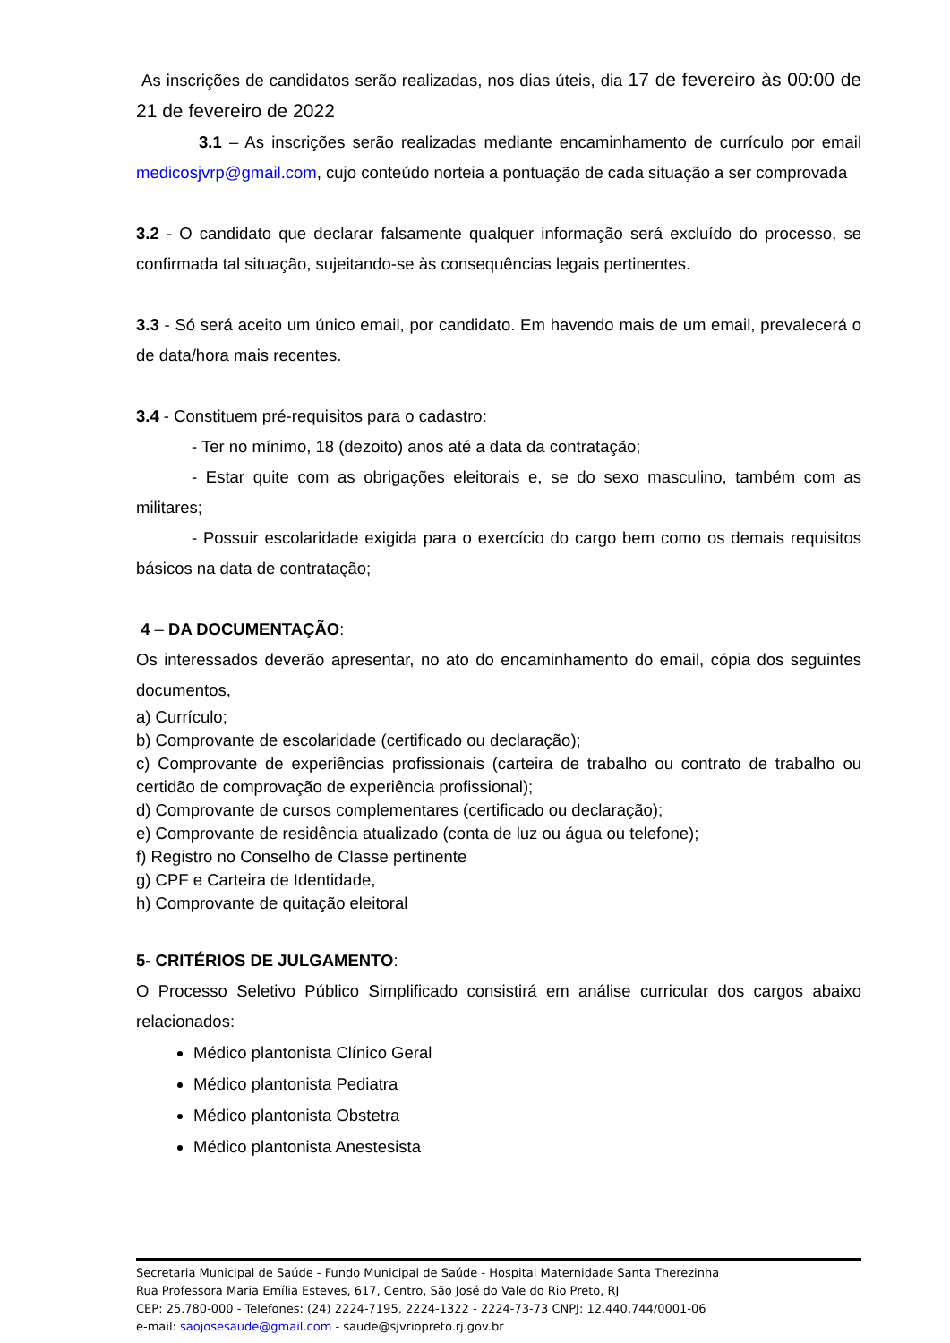As inscrições de candidatos serão realizadas, nos dias úteis, dia 17 de fevereiro às 00:00 de 21 de fevereiro de 2022
3.1 – As inscrições serão realizadas mediante encaminhamento de currículo por email medicosjvrp@gmail.com, cujo conteúdo norteia a pontuação de cada situação a ser comprovada
3.2 - O candidato que declarar falsamente qualquer informação será excluído do processo, se confirmada tal situação, sujeitando-se às consequências legais pertinentes.
3.3 - Só será aceito um único email, por candidato. Em havendo mais de um email, prevalecerá o de data/hora mais recentes.
3.4 - Constituem pré-requisitos para o cadastro:
- Ter no mínimo, 18 (dezoito) anos até a data da contratação;
- Estar quite com as obrigações eleitorais e, se do sexo masculino, também com as militares;
- Possuir escolaridade exigida para o exercício do cargo bem como os demais requisitos básicos na data de contratação;
4 – DA DOCUMENTAÇÃO:
Os interessados deverão apresentar, no ato do encaminhamento do email, cópia dos seguintes documentos,
a) Currículo;
b) Comprovante de escolaridade (certificado ou declaração);
c) Comprovante de experiências profissionais (carteira de trabalho ou contrato de trabalho ou certidão de comprovação de experiência profissional);
d) Comprovante de cursos complementares (certificado ou declaração);
e) Comprovante de residência atualizado (conta de luz ou água ou telefone);
f) Registro no Conselho de Classe pertinente
g) CPF e Carteira de Identidade,
h) Comprovante de quitação eleitoral
5- CRITÉRIOS DE JULGAMENTO:
O Processo Seletivo Público Simplificado consistirá em análise curricular dos cargos abaixo relacionados:
Médico plantonista Clínico Geral
Médico plantonista Pediatra
Médico plantonista Obstetra
Médico plantonista Anestesista
Secretaria Municipal de Saúde - Fundo Municipal de Saúde - Hospital Maternidade Santa Therezinha
Rua Professora Maria Emília Esteves, 617, Centro, São José do Vale do Rio Preto, RJ
CEP: 25.780-000 - Telefones: (24) 2224-7195, 2224-1322 - 2224-73-73 CNPJ: 12.440.744/0001-06
e-mail: saojosesaude@gmail.com - saude@sjvriopreto.rj.gov.br